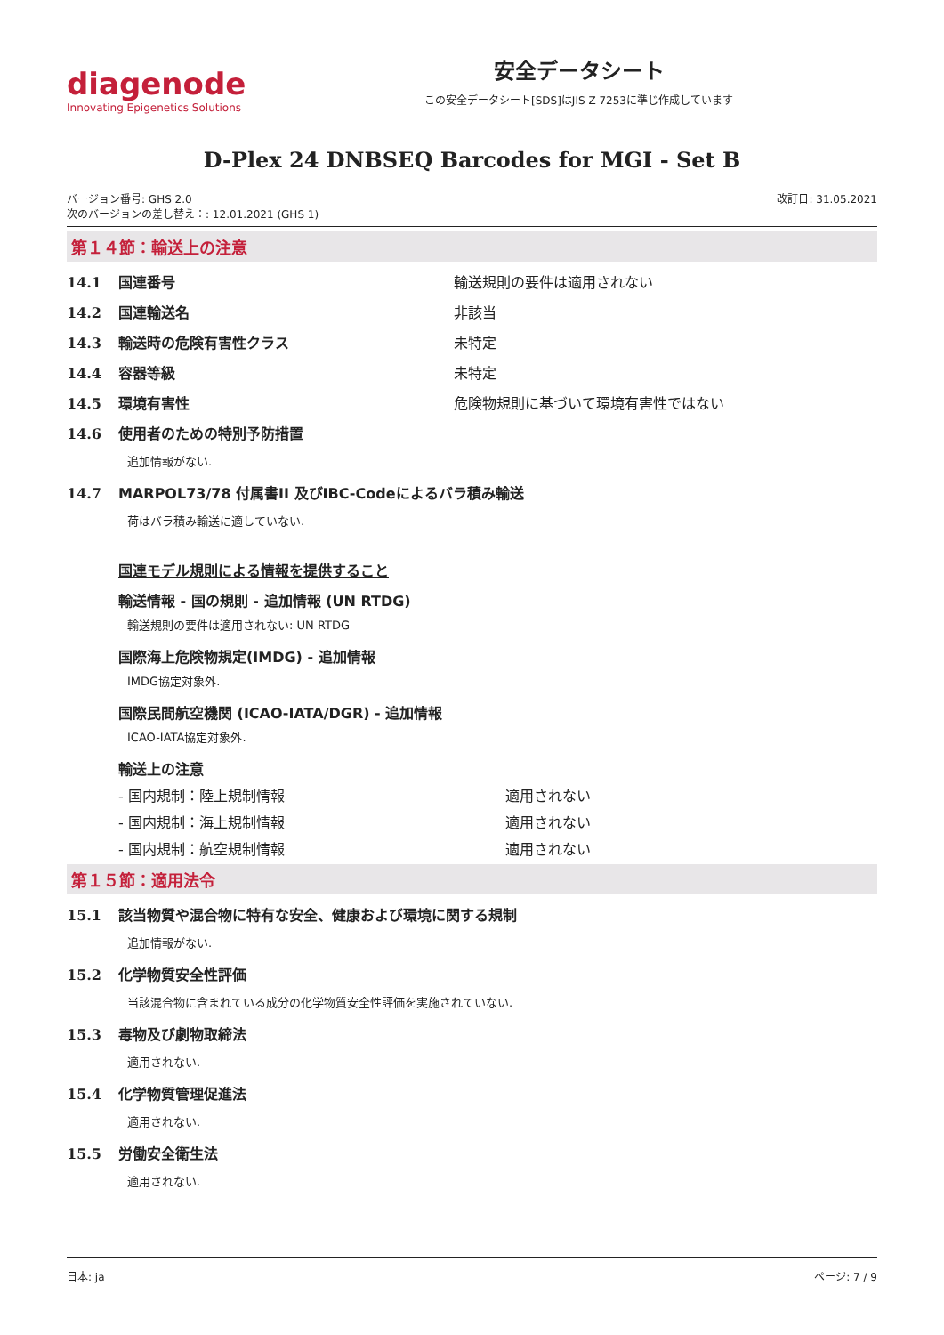diagenode
Innovating Epigenetics Solutions
安全データシート
この安全データシート[SDS]はJIS Z 7253に準じ作成しています
D-Plex 24 DNBSEQ Barcodes for MGI - Set B
バージョン番号: GHS 2.0
次のバージョンの差し替え：: 12.01.2021 (GHS 1)
改訂日: 31.05.2021
第１４節：輸送上の注意
14.1 国連番号 輸送規則の要件は適用されない
14.2 国連輸送名 非該当
14.3 輸送時の危険有害性クラス 未特定
14.4 容器等級 未特定
14.5 環境有害性 危険物規則に基づいて環境有害性ではない
14.6 使用者のための特別予防措置
追加情報がない.
14.7 MARPOL73/78 付属書II 及びIBC-Codeによるバラ積み輸送
荷はバラ積み輸送に適していない.
国連モデル規則による情報を提供すること
輸送情報 - 国の規則 - 追加情報 (UN RTDG)
輸送規則の要件は適用されない: UN RTDG
国際海上危険物規定(IMDG) - 追加情報
IMDG協定対象外.
国際民間航空機関 (ICAO-IATA/DGR) - 追加情報
ICAO-IATA協定対象外.
輸送上の注意
- 国内規制：陸上規制情報 適用されない
- 国内規制：海上規制情報 適用されない
- 国内規制：航空規制情報 適用されない
第１５節：適用法令
15.1 該当物質や混合物に特有な安全、健康および環境に関する規制
追加情報がない.
15.2 化学物質安全性評価
当該混合物に含まれている成分の化学物質安全性評価を実施されていない.
15.3 毒物及び劇物取締法
適用されない.
15.4 化学物質管理促進法
適用されない.
15.5 労働安全衛生法
適用されない.
日本: ja ページ: 7 / 9